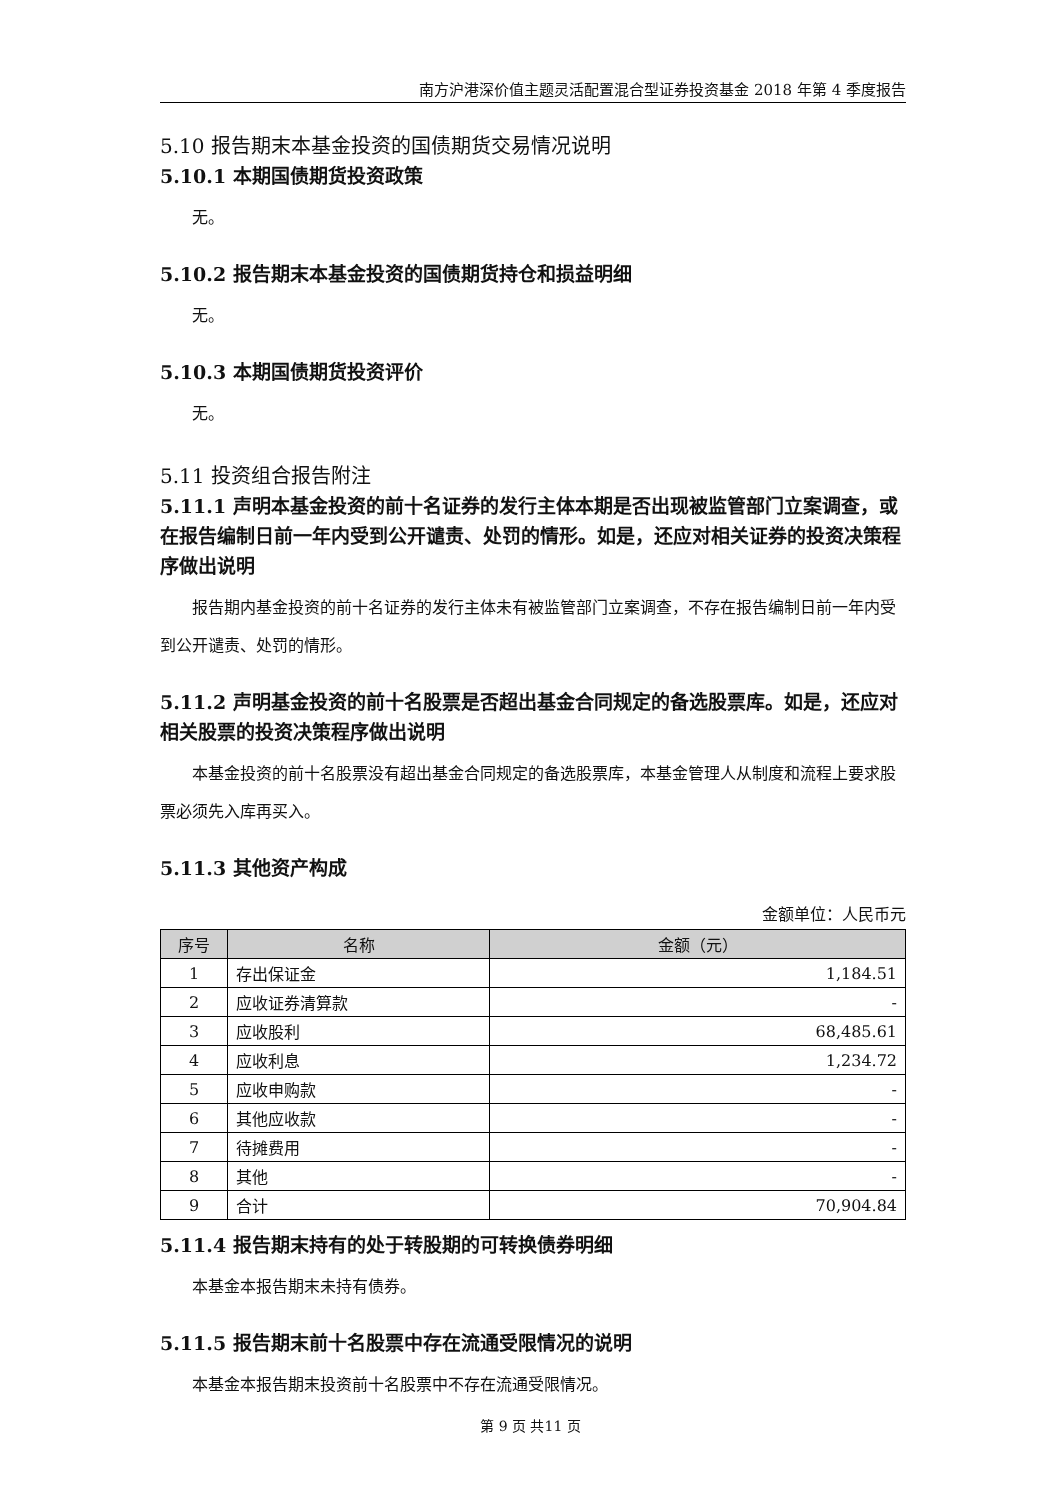南方沪港深价值主题灵活配置混合型证券投资基金 2018 年第 4 季度报告
5.10 报告期末本基金投资的国债期货交易情况说明
5.10.1 本期国债期货投资政策
无。
5.10.2 报告期末本基金投资的国债期货持仓和损益明细
无。
5.10.3 本期国债期货投资评价
无。
5.11 投资组合报告附注
5.11.1 声明本基金投资的前十名证券的发行主体本期是否出现被监管部门立案调查，或在报告编制日前一年内受到公开谴责、处罚的情形。如是，还应对相关证券的投资决策程序做出说明
报告期内基金投资的前十名证券的发行主体未有被监管部门立案调查，不存在报告编制日前一年内受到公开谴责、处罚的情形。
5.11.2 声明基金投资的前十名股票是否超出基金合同规定的备选股票库。如是，还应对相关股票的投资决策程序做出说明
本基金投资的前十名股票没有超出基金合同规定的备选股票库，本基金管理人从制度和流程上要求股票必须先入库再买入。
5.11.3 其他资产构成
金额单位：人民币元
| 序号 | 名称 | 金额（元） |
| --- | --- | --- |
| 1 | 存出保证金 | 1,184.51 |
| 2 | 应收证券清算款 | - |
| 3 | 应收股利 | 68,485.61 |
| 4 | 应收利息 | 1,234.72 |
| 5 | 应收申购款 | - |
| 6 | 其他应收款 | - |
| 7 | 待摊费用 | - |
| 8 | 其他 | - |
| 9 | 合计 | 70,904.84 |
5.11.4 报告期末持有的处于转股期的可转换债券明细
本基金本报告期末未持有债券。
5.11.5 报告期末前十名股票中存在流通受限情况的说明
本基金本报告期末投资前十名股票中不存在流通受限情况。
第 9 页 共11 页